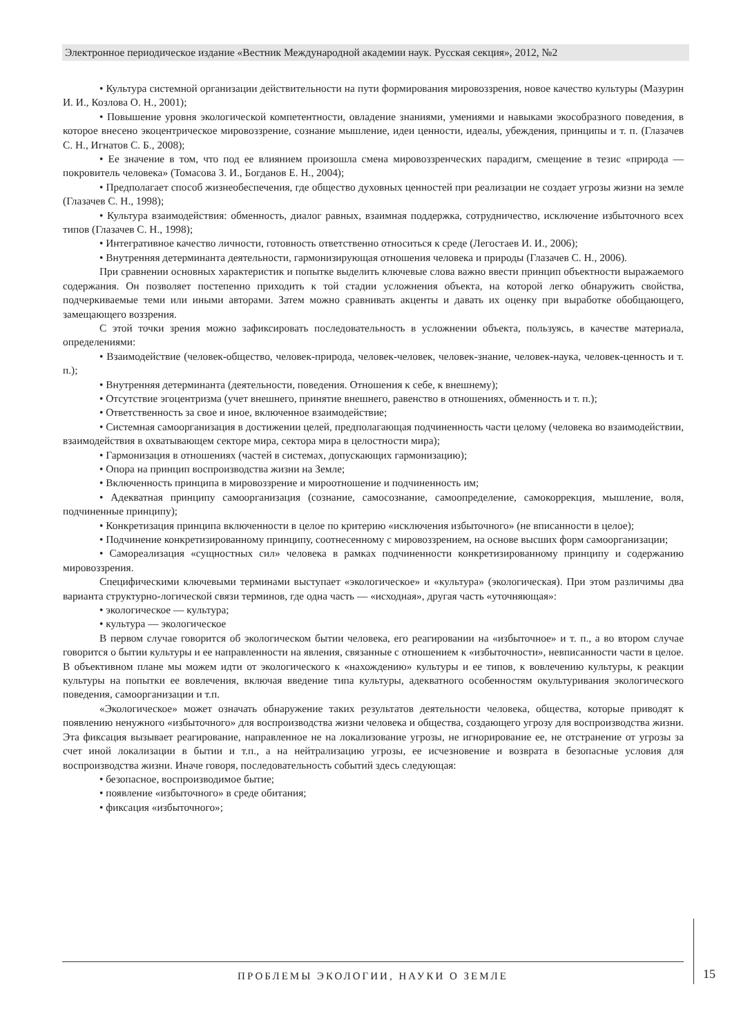Электронное периодическое издание «Вестник Международной академии наук. Русская секция», 2012, №2
• Культура системной организации действительности на пути формирования мировоззрения, новое качество культуры (Мазурин И. И., Козлова О. Н., 2001);
• Повышение уровня экологической компетентности, овладение знаниями, умениями и навыками экособразного поведения, в которое внесено экоцентрическое мировоззрение, сознание мышление, идеи ценности, идеалы, убеждения, принципы и т. п. (Глазачев С. Н., Игнатов С. Б., 2008);
• Ее значение в том, что под ее влиянием произошла смена мировоззренческих парадигм, смещение в тезис «природа — покровитель человека» (Томасова З. И., Богданов Е. Н., 2004);
• Предполагает способ жизнеобеспечения, где общество духовных ценностей при реализации не создает угрозы жизни на земле (Глазачев С. Н., 1998);
• Культура взаимодействия: обменность, диалог равных, взаимная поддержка, сотрудничество, исключение избыточного всех типов (Глазачев С. Н., 1998);
• Интегративное качество личности, готовность ответственно относиться к среде (Легостаев И. И., 2006);
• Внутренняя детерминанта деятельности, гармонизирующая отношения человека и природы (Глазачев С. Н., 2006).
При сравнении основных характеристик и попытке выделить ключевые слова важно ввести принцип объектности выражаемого содержания. Он позволяет постепенно приходить к той стадии усложнения объекта, на которой легко обнаружить свойства, подчеркиваемые теми или иными авторами. Затем можно сравнивать акценты и давать их оценку при выработке обобщающего, замещающего воззрения.
С этой точки зрения можно зафиксировать последовательность в усложнении объекта, пользуясь, в качестве материала, определениями:
• Взаимодействие (человек-общество, человек-природа, человек-человек, человек-знание, человек-наука, человек-ценность и т. п.);
• Внутренняя детерминанта (деятельности, поведения. Отношения к себе, к внешнему);
• Отсутствие эгоцентризма (учет внешнего, принятие внешнего, равенство в отношениях, обменность и т. п.);
• Ответственность за свое и иное, включенное взаимодействие;
• Системная самоорганизация в достижении целей, предполагающая подчиненность части целому (человека во взаимодействии, взаимодействия в охватывающем секторе мира, сектора мира в целостности мира);
• Гармонизация в отношениях (частей в системах, допускающих гармонизацию);
• Опора на принцип воспроизводства жизни на Земле;
• Включенность принципа в мировоззрение и мироотношение и подчиненность им;
• Адекватная принципу самоорганизация (сознание, самосознание, самоопределение, самокоррекция, мышление, воля, подчиненные принципу);
• Конкретизация принципа включенности в целое по критерию «исключения избыточного» (не вписанности в целое);
• Подчинение конкретизированному принципу, соотнесенному с мировоззрением, на основе высших форм самоорганизации;
• Самореализация «сущностных сил» человека в рамках подчиненности конкретизированному принципу и содержанию мировоззрения.
Специфическими ключевыми терминами выступает «экологическое» и «культура» (экологическая). При этом различимы два варианта структурно-логической связи терминов, где одна часть — «исходная», другая часть «уточняющая»:
• экологическое — культура;
• культура — экологическое
В первом случае говорится об экологическом бытии человека, его реагировании на «избыточное» и т. п., а во втором случае говорится о бытии культуры и ее направленности на явления, связанные с отношением к «избыточности», невписанности части в целое. В объективном плане мы можем идти от экологического к «нахождению» культуры и ее типов, к вовлечению культуры, к реакции культуры на попытки ее вовлечения, включая введение типа культуры, адекватного особенностям окультуривания экологического поведения, самоорганизации и т.п.
«Экологическое» может означать обнаружение таких результатов деятельности человека, общества, которые приводят к появлению ненужного «избыточного» для воспроизводства жизни человека и общества, создающего угрозу для воспроизводства жизни. Эта фиксация вызывает реагирование, направленное не на локализование угрозы, не игнорирование ее, не отстранение от угрозы за счет иной локализации в бытии и т.п., а на нейтрализацию угрозы, ее исчезновение и возврата в безопасные условия для воспроизводства жизни. Иначе говоря, последовательность событий здесь следующая:
• безопасное, воспроизводимое бытие;
• появление «избыточного» в среде обитания;
• фиксация «избыточного»;
ПРОБЛЕМЫ ЭКОЛОГИИ, НАУКИ О ЗЕМЛЕ 15